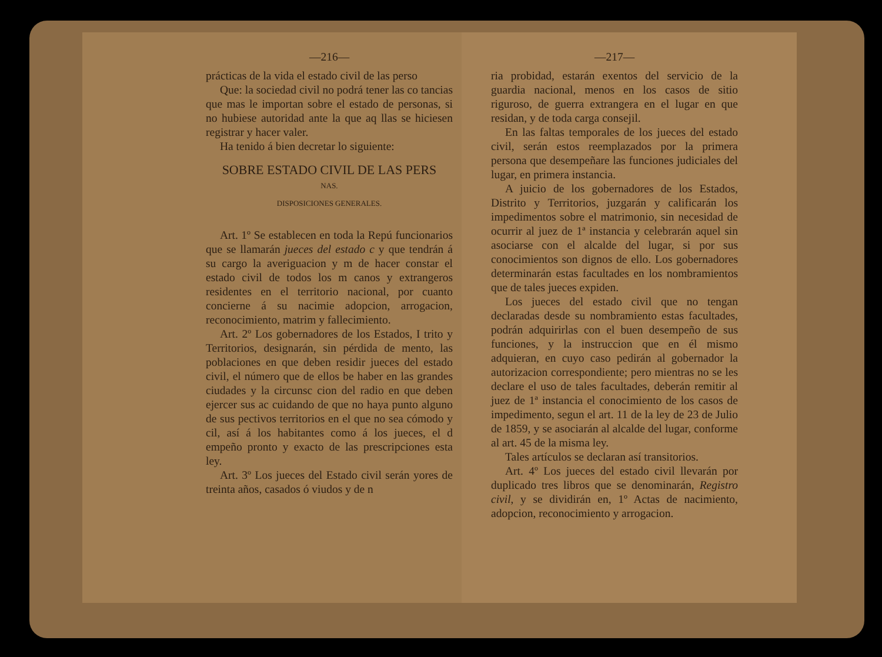—216—
prácticas de la vida el estado civil de las perso
Que: la sociedad civil no podrá tener las co tancias que mas le importan sobre el estado de personas, si no hubiese autoridad ante la que aq llas se hiciesen registrar y hacer valer.
Ha tenido á bien decretar lo siguiente:
SOBRE ESTADO CIVIL DE LAS PERS
NAS.
DISPOSICIONES GENERALES.
Art. 1º Se establecen en toda la Repú funcionarios que se llamarán jueces del estado c y que tendrán á su cargo la averiguacion y m de hacer constar el estado civil de todos los m canos y extrangeros residentes en el territorio nacional, por cuanto concierne á su nacimie adopcion, arrogacion, reconocimiento, matrim y fallecimiento.
Art. 2º Los gobernadores de los Estados, I trito y Territorios, designarán, sin pérdida de mento, las poblaciones en que deben residir jueces del estado civil, el número que de ellos be haber en las grandes ciudades y la circunsc cion del radio en que deben ejercer sus ac cuidando de que no haya punto alguno de sus pectivos territorios en el que no sea cómodo y cil, así á los habitantes como á los jueces, el d empeño pronto y exacto de las prescripciones esta ley.
Art. 3º Los jueces del Estado civil serán yores de treinta años, casados ó viudos y de n
—217—
ria probidad, estarán exentos del servicio de la guardia nacional, menos en los casos de sitio riguroso, de guerra extrangera en el lugar en que residan, y de toda carga consejil.
En las faltas temporales de los jueces del estado civil, serán estos reemplazados por la primera persona que desempeñare las funciones judiciales del lugar, en primera instancia.
A juicio de los gobernadores de los Estados, Distrito y Territorios, juzgarán y calificarán los impedimentos sobre el matrimonio, sin necesidad de ocurrir al juez de 1ª instancia y celebrarán aquel sin asociarse con el alcalde del lugar, si por sus conocimientos son dignos de ello. Los gobernadores determinarán estas facultades en los nombramientos que de tales jueces expiden.
Los jueces del estado civil que no tengan declaradas desde su nombramiento estas facultades, podrán adquirirlas con el buen desempeño de sus funciones, y la instruccion que en él mismo adquieran, en cuyo caso pedirán al gobernador la autorizacion correspondiente; pero mientras no se les declare el uso de tales facultades, deberán remitir al juez de 1ª instancia el conocimiento de los casos de impedimento, segun el art. 11 de la ley de 23 de Julio de 1859, y se asociarán al alcalde del lugar, conforme al art. 45 de la misma ley.
Tales artículos se declaran así transitorios.
Art. 4º Los jueces del estado civil llevarán por duplicado tres libros que se denominarán, Registro civil, y se dividirán en, 1º Actas de nacimiento, adopcion, reconocimiento y arrogacion.